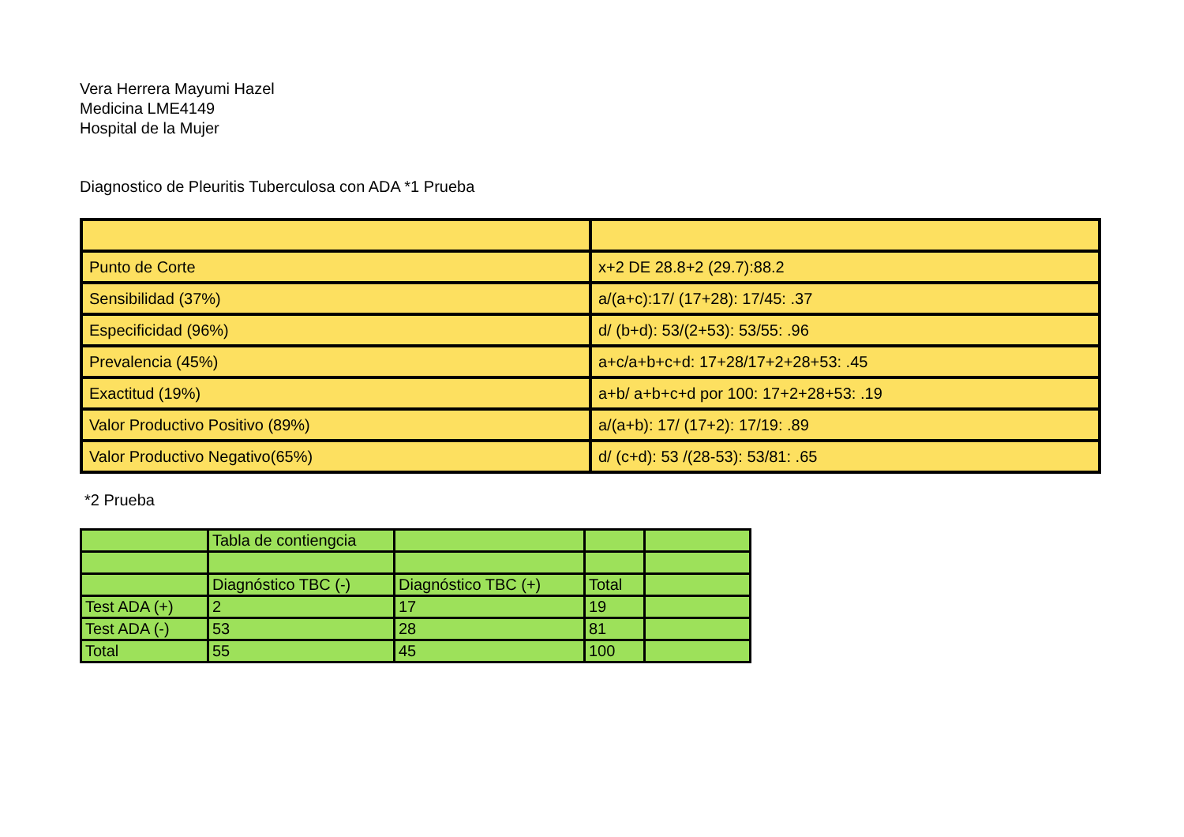Vera Herrera Mayumi Hazel
Medicina LME4149
Hospital de la Mujer
Diagnostico de Pleuritis Tuberculosa con ADA *1 Prueba
| Punto de Corte | x+2 DE 28.8+2 (29.7):88.2 |
| Sensibilidad (37%) | a/(a+c):17/ (17+28): 17/45: .37 |
| Especificidad (96%) | d/ (b+d): 53/(2+53): 53/55: .96 |
| Prevalencia (45%) | a+c/a+b+c+d: 17+28/17+2+28+53: .45 |
| Exactitud (19%) | a+b/ a+b+c+d por 100: 17+2+28+53: .19 |
| Valor Productivo Positivo (89%) | a/(a+b): 17/ (17+2): 17/19: .89 |
| Valor Productivo Negativo(65%) | d/ (c+d): 53 /(28-53): 53/81: .65 |
*2 Prueba
| | Tabla de contiengcia | | | |
| | Diagnóstico TBC (-) | Diagnóstico TBC (+) | Total | |
| Test ADA (+) | 2 | 17 | 19 | |
| Test ADA (-) | 53 | 28 | 81 | |
| Total | 55 | 45 | 100 | |